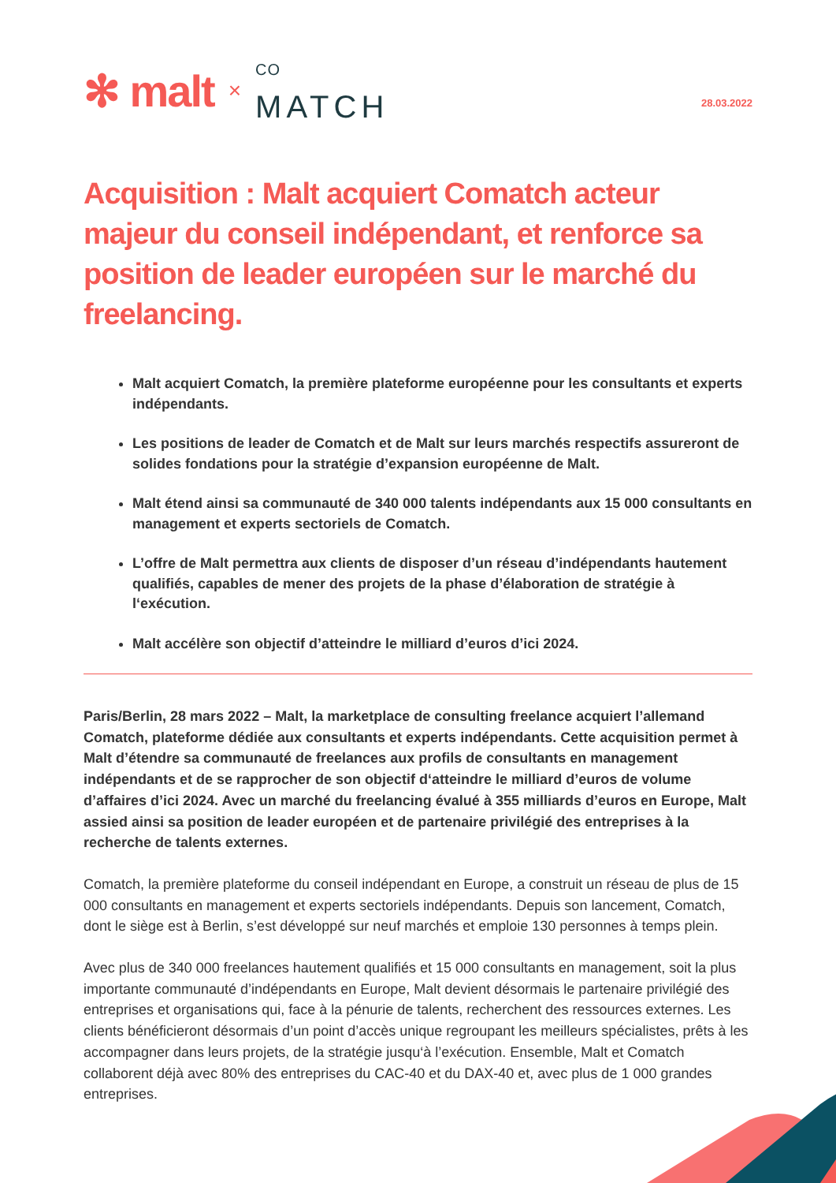✻ malt ×<sup>CO</sup>
MATCH
28.03.2022
Acquisition : Malt acquiert Comatch acteur majeur du conseil indépendant, et renforce sa position de leader européen sur le marché du freelancing.
Malt acquiert Comatch, la première plateforme européenne pour les consultants et experts indépendants.
Les positions de leader de Comatch et de Malt sur leurs marchés respectifs assureront de solides fondations pour la stratégie d’expansion européenne de Malt.
Malt étend ainsi sa communauté de 340 000 talents indépendants aux 15 000 consultants en management et experts sectoriels de Comatch.
L’offre de Malt permettra aux clients de disposer d’un réseau d’indépendants hautement qualifiés, capables de mener des projets de la phase d’élaboration de stratégie à l‘exécution.
Malt accélère son objectif d’atteindre le milliard d’euros d’ici 2024.
Paris/Berlin, 28 mars 2022 – Malt, la marketplace de consulting freelance acquiert l’allemand Comatch, plateforme dédiée aux consultants et experts indépendants. Cette acquisition permet à Malt d’étendre sa communauté de freelances aux profils de consultants en management indépendants et de se rapprocher de son objectif d‘atteindre le milliard d’euros de volume d’affaires d’ici 2024. Avec un marché du freelancing évalué à 355 milliards d’euros en Europe, Malt assied ainsi sa position de leader européen et de partenaire privilégié des entreprises à la recherche de talents externes.
Comatch, la première plateforme du conseil indépendant en Europe, a construit un réseau de plus de 15 000 consultants en management et experts sectoriels indépendants. Depuis son lancement, Comatch, dont le siège est à Berlin, s’est développé sur neuf marchés et emploie 130 personnes à temps plein.
Avec plus de 340 000 freelances hautement qualifiés et 15 000 consultants en management, soit la plus importante communauté d’indépendants en Europe, Malt devient désormais le partenaire privilégié des entreprises et organisations qui, face à la pénurie de talents, recherchent des ressources externes. Les clients bénéficieront désormais d’un point d’accès unique regroupant les meilleurs spécialistes, prêts à les accompagner dans leurs projets, de la stratégie jusqu‘à l’exécution. Ensemble, Malt et Comatch collaborent déjà avec 80% des entreprises du CAC-40 et du DAX-40 et, avec plus de 1 000 grandes entreprises.